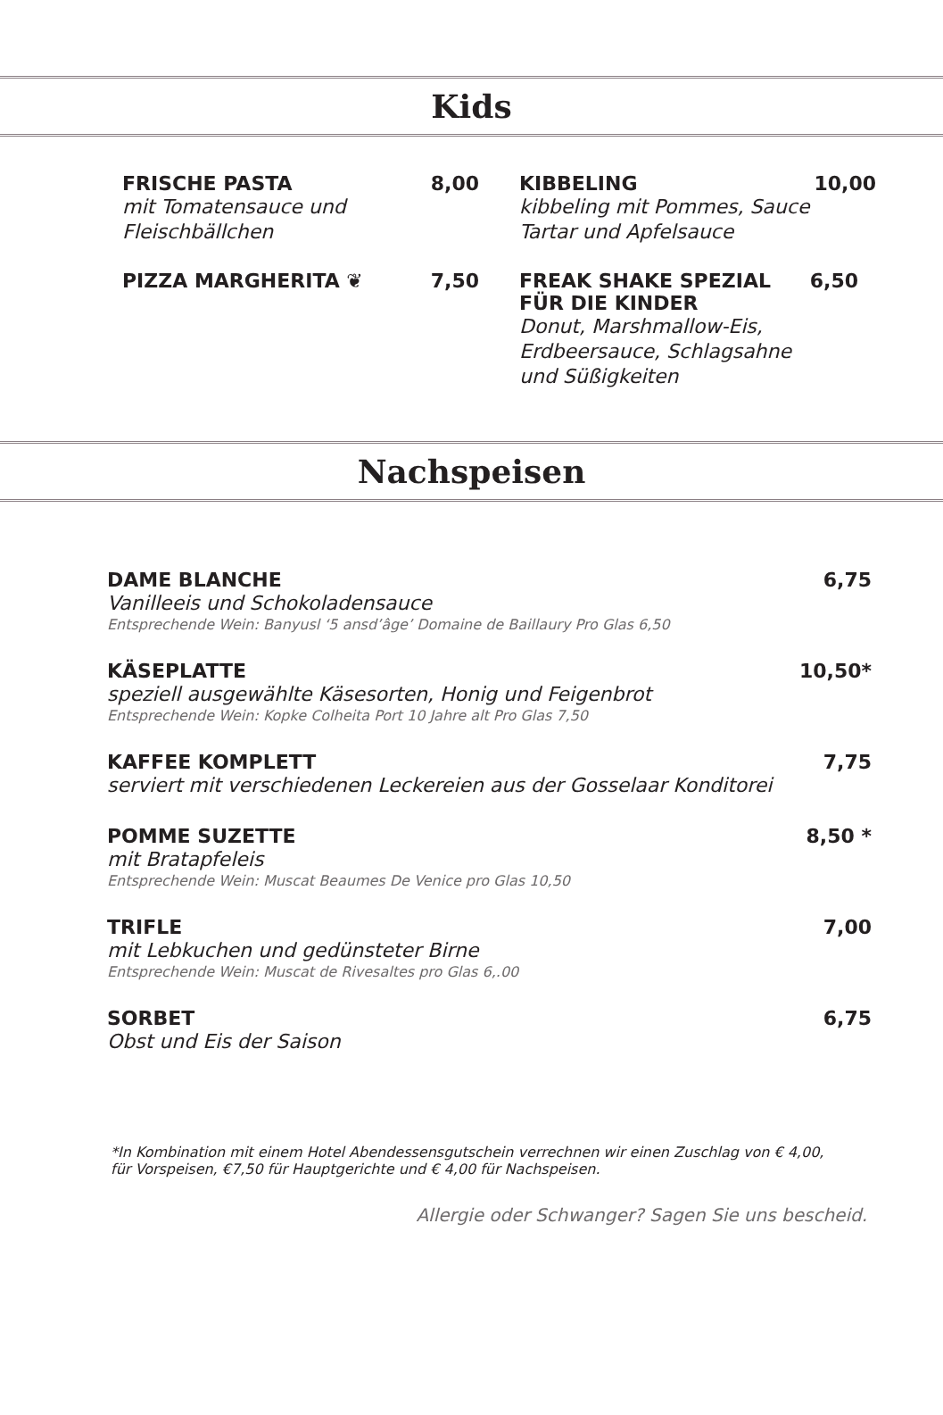Kids
FRISCHE PASTA 8,00
mit Tomatensauce und
Fleischbällchen
PIZZA MARGHERITA ❦ 7,50
KIBBELING 10,00
kibbeling mit Pommes, Sauce
Tartar und Apfelsauce
FREAK SHAKE SPEZIAL
FÜR DIE KINDER 6,50
Donut, Marshmallow-Eis,
Erdbeersauce, Schlagsahne
und Süßigkeiten
Nachspeisen
DAME BLANCHE 6,75
Vanilleeis und Schokoladensauce
Entsprechende Wein: Banyusl ‘5 ansd’âge’ Domaine de Baillaury Pro Glas 6,50
KÄSEPLATTE 10,50*
speziell ausgewählte Käsesorten, Honig und Feigenbrot
Entsprechende Wein: Kopke Colheita Port 10 Jahre alt Pro Glas 7,50
KAFFEE KOMPLETT 7,75
serviert mit verschiedenen Leckereien aus der Gosselaar Konditorei
POMME SUZETTE 8,50 *
mit Bratapfeleis
Entsprechende Wein: Muscat Beaumes De Venice pro Glas 10,50
TRIFLE 7,00
mit Lebkuchen und gedünsteter Birne
Entsprechende Wein: Muscat de Rivesaltes pro Glas 6,.00
SORBET 6,75
Obst und Eis der Saison
*In Kombination mit einem Hotel Abendessensgutschein verrechnen wir einen Zuschlag von € 4,00,
für Vorspeisen, €7,50 für Hauptgerichte und € 4,00 für Nachspeisen.
Allergie oder Schwanger? Sagen Sie uns bescheid.